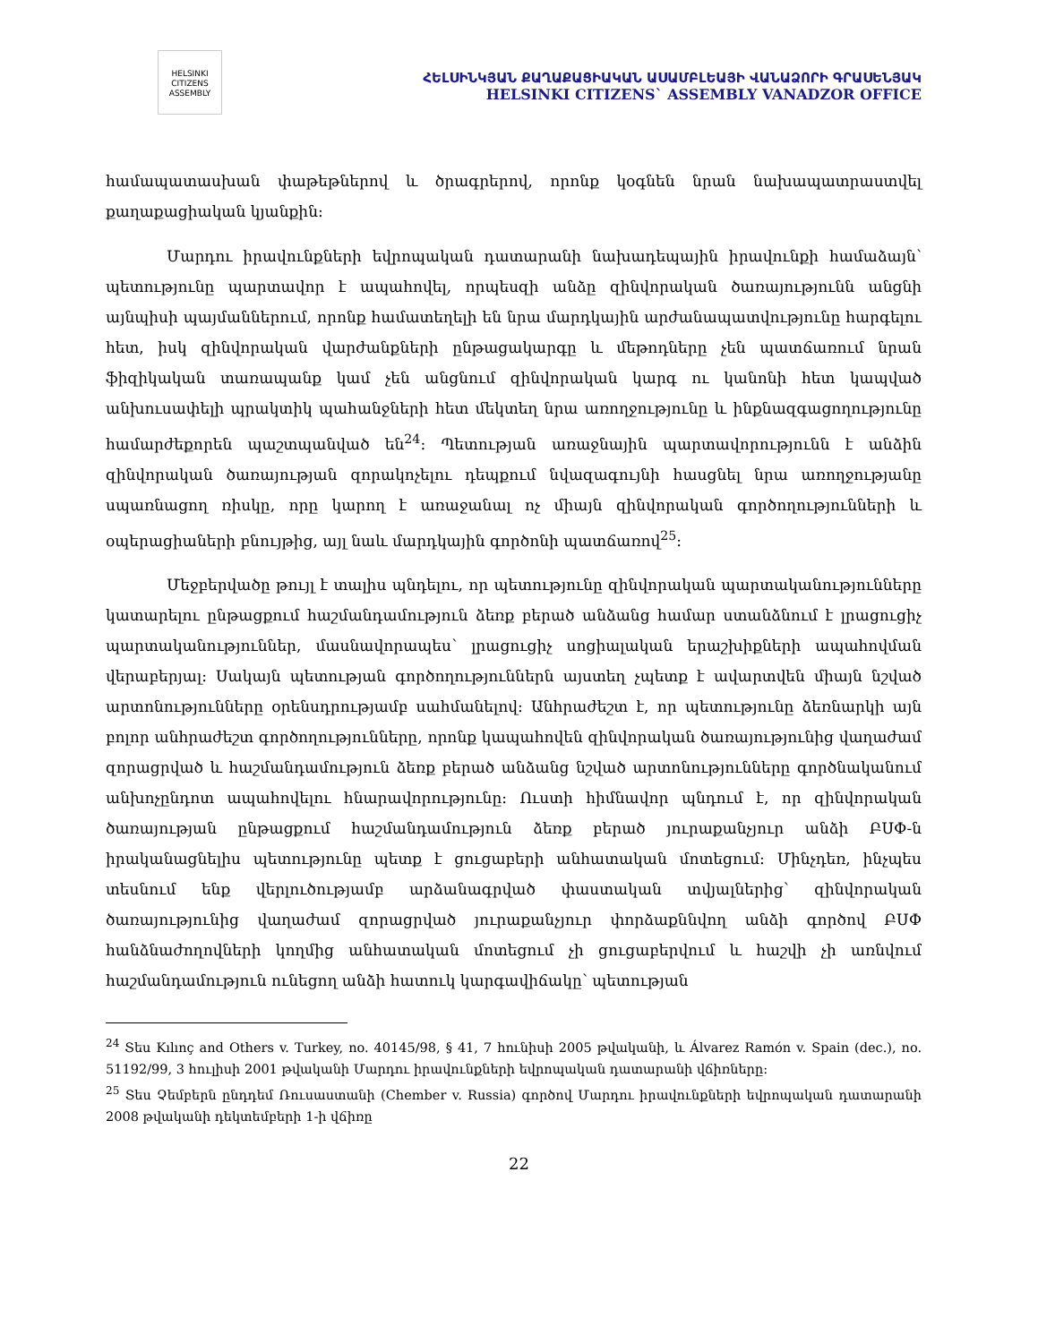HELSINKI CITIZENS ASSEMBLY
ՀԵԼՍԻՆԿՅԱՆ ՔԱՂԱՔԱՑԻԱԿԱՆ ԱՍԱՄԲԼԵԱՅԻ ՎԱՆԱՁՈՐԻ ԳՐԱՍԵՆՅԱԿ
HELSINKI CITIZENS` ASSEMBLY VANADZOR OFFICE
համապատասխան փաթեթներով և ծրագրերով, որոնք կօգնեն նրան նախապատրաստվել քաղաքացիական կյանքին:
Մարդու իրավունքների եվրոպական դատարանի նախադեպային իրավունքի համաձայն՝ պետությունը պարտավոր է ապահովել, որպեսզի անձը զինվորական ծառայությունն անցնի այնպիսի պայմաններում, որոնք համատեղելի են նրա մարդկային արժանապատվությունը հարգելու հետ, իսկ զինվորական վարժանքների ընթացակարգը և մեթոդները չեն պատճառում նրան ֆիզիկական տառապանք կամ չեն անցնում զինվորական կարգ ու կանոնի հետ կապված անխուսափելի պրակտիկ պահանջների հետ մեկտեղ նրա առողջությունը և ինքնազգացողությունը համարժեքորեն պաշտպանված են<sup>24</sup>: Պետության առաջնային պարտավորությունն է անձին զինվորական ծառայության զորակոչելու դեպքում նվազագույնի հասցնել նրա առողջությանը սպառնացող ռիսկը, որը կարող է առաջանալ ոչ միայն զինվորական գործողությունների և օպերացիաների բնույթից, այլ նաև մարդկային գործոնի պատճառով<sup>25</sup>:
Մեջբերվածը թույլ է տալիս պնդելու, որ պետությունը զինվորական պարտականությունները կատարելու ընթացքում հաշմանդամություն ձեռք բերած անձանց համար ստանձնում է լրացուցիչ պարտականություններ, մասնավորապես՝ լրացուցիչ սոցիալական երաշխիքների ապահովման վերաբերյալ: Սակայն պետության գործողություններն այստեղ չպետք է ավարտվեն միայն նշված արտոնությունները օրենսդրությամբ սահմանելով: Անհրաժեշտ է, որ պետությունը ձեռնարկի այն բոլոր անհրաժեշտ գործողությունները, որոնք կապահովեն զինվորական ծառայությունից վաղաժամ զորացրված և հաշմանդամություն ձեռք բերած անձանց նշված արտոնությունները գործնականում անխոչընդոտ ապահովելու հնարավորությունը: Ուստի հիմնավոր պնդում է, որ զինվորական ծառայության ընթացքում հաշմանդամություն ձեռք բերած յուրաքանչյուր անձի ԲՍՓ-ն իրականացնելիս պետությունը պետք է ցուցաբերի անհատական մոտեցում: Մինչդեռ, ինչպես տեսնում ենք վերլուծությամբ արձանագրված փաստական տվյալներից՝ զինվորական ծառայությունից վաղաժամ զորացրված յուրաքանչյուր փորձաքննվող անձի գործով ԲՍՓ հանձնաժողովների կողմից անհատական մոտեցում չի ցուցաբերվում և հաշվի չի առնվում հաշմանդամություն ունեցող անձի հատուկ կարգավիճակը՝ պետության
<sup>24</sup> Տես Kılınç and Others v. Turkey, no. 40145/98, § 41, 7 հունիսի 2005 թվականի, և Álvarez Ramón v. Spain (dec.), no. 51192/99, 3 հուլիսի 2001 թվականի Մարդու իրավունքների եվրոպական դատարանի վճիռները:
<sup>25</sup> Տես Չեմբերն ընդդեմ Ռուսաստանի (Chember v. Russia) գործով Մարդու իրավունքների եվրոպական դատարանի 2008 թվականի դեկտեմբերի 1-ի վճիռը
22